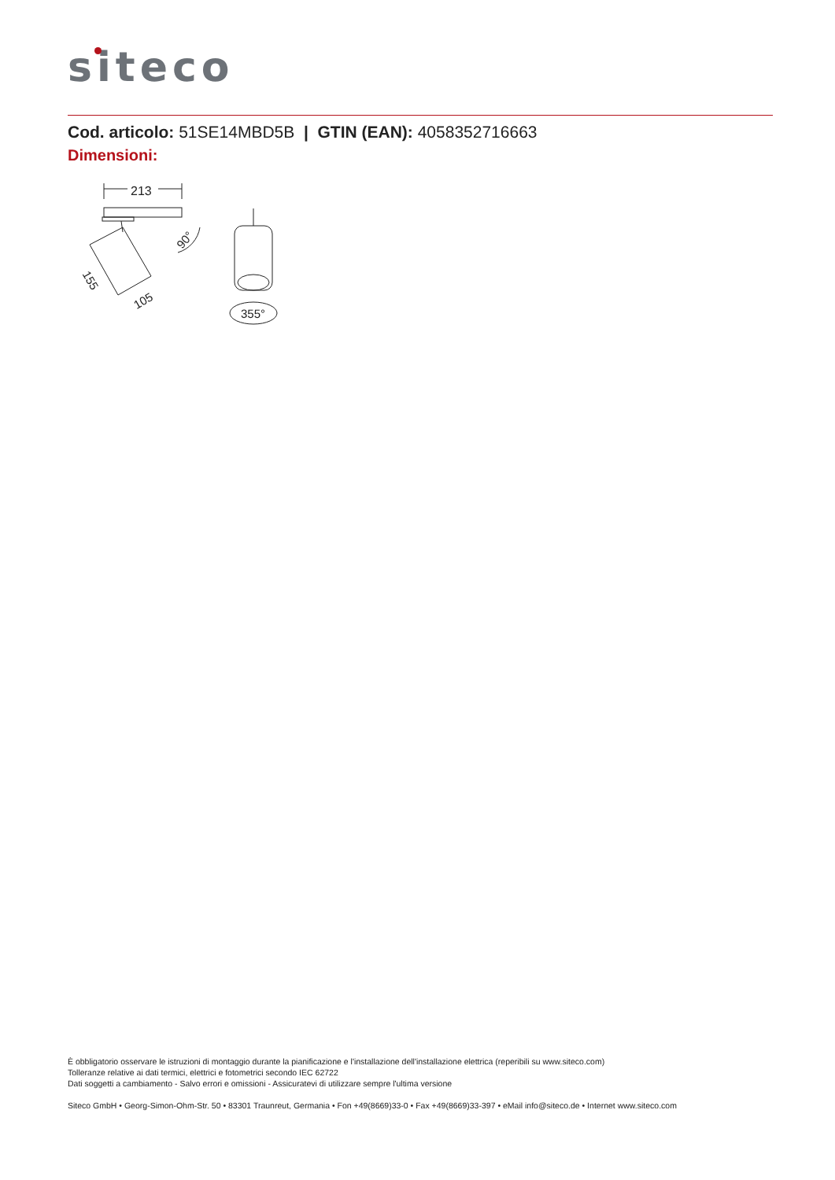siteco
Cod. articolo: 51SE14MBD5B | GTIN (EAN): 4058352716663
Dimensioni:
213
90°
155
105
355°
È obbligatorio osservare le istruzioni di montaggio durante la pianificazione e l'installazione dell'installazione elettrica (reperibili su www.siteco.com)
Tolleranze relative ai dati termici, elettrici e fotometrici secondo IEC 62722
Dati soggetti a cambiamento - Salvo errori e omissioni - Assicuratevi di utilizzare sempre l'ultima versione
Siteco GmbH • Georg-Simon-Ohm-Str. 50 • 83301 Traunreut, Germania • Fon +49(8669)33-0 • Fax +49(8669)33-397 • eMail info@siteco.de • Internet www.siteco.com